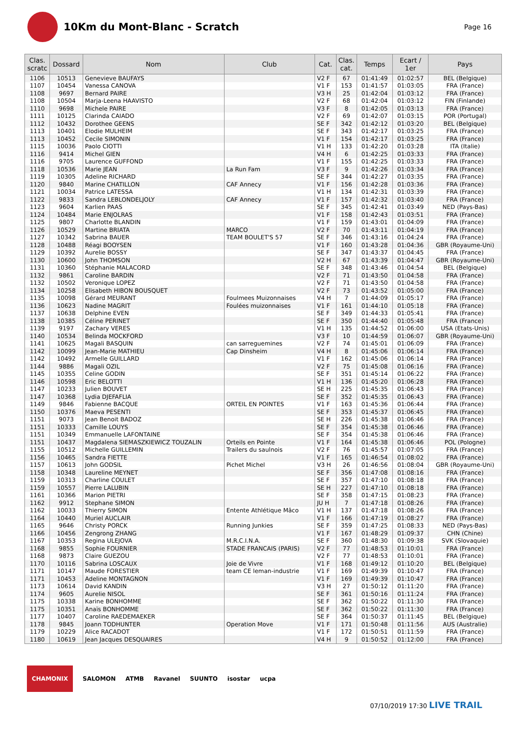10Km du Mont-Blanc - Scratch
Page 16
| Clas. scratc | Dossard | Nom | Club | Cat. | Clas. cat. | Temps | Ecart / 1er | Pays |
| --- | --- | --- | --- | --- | --- | --- | --- | --- |
| 1106 | 10513 | Genevieve BAUFAYS | | V2 F | 67 | 01:41:49 | 01:02:57 | BEL (Belgique) |
| 1107 | 10454 | Vanessa CANOVA | | V1 F | 153 | 01:41:57 | 01:03:05 | FRA (France) |
| 1108 | 9697 | Bernard PAIRE | | V3 H | 25 | 01:42:04 | 01:03:12 | FRA (France) |
| 1108 | 10504 | Marja-Leena HAAVISTO | | V2 F | 68 | 01:42:04 | 01:03:12 | FIN (Finlande) |
| 1110 | 9698 | Michele PAIRE | | V3 F | 8 | 01:42:05 | 01:03:13 | FRA (France) |
| 1111 | 10125 | Clarinda CAIADO | | V2 F | 69 | 01:42:07 | 01:03:15 | POR (Portugal) |
| 1112 | 10432 | Dorothee GEENS | | SE F | 342 | 01:42:12 | 01:03:20 | BEL (Belgique) |
| 1113 | 10401 | Elodie MULHEIM | | SE F | 343 | 01:42:17 | 01:03:25 | FRA (France) |
| 1113 | 10452 | Cecile SIMONIN | | V1 F | 154 | 01:42:17 | 01:03:25 | FRA (France) |
| 1115 | 10036 | Paolo CIOTTI | | V1 H | 133 | 01:42:20 | 01:03:28 | ITA (Italie) |
| 1116 | 9414 | Michel GIEN | | V4 H | 6 | 01:42:25 | 01:03:33 | FRA (France) |
| 1116 | 9705 | Laurence GUFFOND | | V1 F | 155 | 01:42:25 | 01:03:33 | FRA (France) |
| 1118 | 10536 | Marie JEAN | La Run Fam | V3 F | 9 | 01:42:26 | 01:03:34 | FRA (France) |
| 1119 | 10305 | Adeline RICHARD | | SE F | 344 | 01:42:27 | 01:03:35 | FRA (France) |
| 1120 | 9840 | Marine CHATILLON | CAF Annecy | V1 F | 156 | 01:42:28 | 01:03:36 | FRA (France) |
| 1121 | 10034 | Patrice LATESSA | | V1 H | 134 | 01:42:31 | 01:03:39 | FRA (France) |
| 1122 | 9833 | Sandra LEBLONDELJOLY | CAF Annecy | V1 F | 157 | 01:42:32 | 01:03:40 | FRA (France) |
| 1123 | 9604 | Karlien PAAS | | SE F | 345 | 01:42:41 | 01:03:49 | NED (Pays-Bas) |
| 1124 | 10484 | Marie ENJOLRAS | | V1 F | 158 | 01:42:43 | 01:03:51 | FRA (France) |
| 1125 | 9807 | Charlotte BLANDIN | | V1 F | 159 | 01:43:01 | 01:04:09 | FRA (France) |
| 1126 | 10529 | Martine BRIATA | MARCO | V2 F | 70 | 01:43:11 | 01:04:19 | FRA (France) |
| 1127 | 10342 | Sabrina BAUER | TEAM BOULET'S 57 | SE F | 346 | 01:43:16 | 01:04:24 | FRA (France) |
| 1128 | 10488 | Réagi BOOYSEN | | V1 F | 160 | 01:43:28 | 01:04:36 | GBR (Royaume-Uni) |
| 1129 | 10392 | Aurelie BOSSY | | SE F | 347 | 01:43:37 | 01:04:45 | FRA (France) |
| 1130 | 10600 | John THOMSON | | V2 H | 67 | 01:43:39 | 01:04:47 | GBR (Royaume-Uni) |
| 1131 | 10360 | Stéphanie MALACORD | | SE F | 348 | 01:43:46 | 01:04:54 | BEL (Belgique) |
| 1132 | 9861 | Caroline BARDIN | | V2 F | 71 | 01:43:50 | 01:04:58 | FRA (France) |
| 1132 | 10502 | Veronique LOPEZ | | V2 F | 71 | 01:43:50 | 01:04:58 | FRA (France) |
| 1134 | 10258 | Elisabeth HIBON BOUSQUET | | V2 F | 73 | 01:43:52 | 01:05:00 | FRA (France) |
| 1135 | 10098 | Gérard MEURANT | Foulmees Muizonnaises | V4 H | 7 | 01:44:09 | 01:05:17 | FRA (France) |
| 1136 | 10623 | Nadine MAGRIT | Foulées muizonnaises | V1 F | 161 | 01:44:10 | 01:05:18 | FRA (France) |
| 1137 | 10638 | Delphine EVEN | | SE F | 349 | 01:44:33 | 01:05:41 | FRA (France) |
| 1138 | 10385 | Céline PERINET | | SE F | 350 | 01:44:40 | 01:05:48 | FRA (France) |
| 1139 | 9197 | Zachary VERES | | V1 H | 135 | 01:44:52 | 01:06:00 | USA (Etats-Unis) |
| 1140 | 10534 | Belinda MOCKFORD | | V3 F | 10 | 01:44:59 | 01:06:07 | GBR (Royaume-Uni) |
| 1141 | 10625 | Magali BASQUIN | can sarreguemines | V2 F | 74 | 01:45:01 | 01:06:09 | FRA (France) |
| 1142 | 10099 | Jean-Marie MATHIEU | Cap Dinsheim | V4 H | 8 | 01:45:06 | 01:06:14 | FRA (France) |
| 1142 | 10492 | Armelle GUILLARD | | V1 F | 162 | 01:45:06 | 01:06:14 | FRA (France) |
| 1144 | 9886 | Magali OZIL | | V2 F | 75 | 01:45:08 | 01:06:16 | FRA (France) |
| 1145 | 10355 | Celine GODIN | | SE F | 351 | 01:45:14 | 01:06:22 | FRA (France) |
| 1146 | 10598 | Eric BELOTTI | | V1 H | 136 | 01:45:20 | 01:06:28 | FRA (France) |
| 1147 | 10233 | Julien BOUVET | | SE H | 225 | 01:45:35 | 01:06:43 | FRA (France) |
| 1147 | 10368 | Lydia DJEFAFLIA | | SE F | 352 | 01:45:35 | 01:06:43 | FRA (France) |
| 1149 | 9846 | Fabienne BACQUE | ORTEIL EN POINTES | V1 F | 163 | 01:45:36 | 01:06:44 | FRA (France) |
| 1150 | 10376 | Maeva PESENTI | | SE F | 353 | 01:45:37 | 01:06:45 | FRA (France) |
| 1151 | 9073 | Jean Benoit BADOZ | | SE H | 226 | 01:45:38 | 01:06:46 | FRA (France) |
| 1151 | 10333 | Camille LOUYS | | SE F | 354 | 01:45:38 | 01:06:46 | FRA (France) |
| 1151 | 10349 | Emmanuelle LAFONTAINE | | SE F | 354 | 01:45:38 | 01:06:46 | FRA (France) |
| 1151 | 10437 | Magdalena SIEMASZKIEWICZ TOUZALIN | Orteils en Pointe | V1 F | 164 | 01:45:38 | 01:06:46 | POL (Pologne) |
| 1155 | 10512 | Michelle GUILLEMIN | Trailers du saulnois | V2 F | 76 | 01:45:57 | 01:07:05 | FRA (France) |
| 1156 | 10465 | Sandra FIETTE | | V1 F | 165 | 01:46:54 | 01:08:02 | FRA (France) |
| 1157 | 10613 | John GODSIL | Pichet Michel | V3 H | 26 | 01:46:56 | 01:08:04 | GBR (Royaume-Uni) |
| 1158 | 10348 | Laureline MEYNET | | SE F | 356 | 01:47:08 | 01:08:16 | FRA (France) |
| 1159 | 10313 | Charline COULET | | SE F | 357 | 01:47:10 | 01:08:18 | FRA (France) |
| 1159 | 10557 | Pierre LALUBIN | | SE H | 227 | 01:47:10 | 01:08:18 | FRA (France) |
| 1161 | 10366 | Marion PIETRI | | SE F | 358 | 01:47:15 | 01:08:23 | FRA (France) |
| 1162 | 9912 | Stephane SIMON | | JU H | 7 | 01:47:18 | 01:08:26 | FRA (France) |
| 1162 | 10033 | Thierry SIMON | Entente Athlétique Mâco | V1 H | 137 | 01:47:18 | 01:08:26 | FRA (France) |
| 1164 | 10440 | Muriel AUCLAIR | | V1 F | 166 | 01:47:19 | 01:08:27 | FRA (France) |
| 1165 | 9646 | Christy PORCK | Running Junkies | SE F | 359 | 01:47:25 | 01:08:33 | NED (Pays-Bas) |
| 1166 | 10456 | Zengrong ZHANG | | V1 F | 167 | 01:48:29 | 01:09:37 | CHN (Chine) |
| 1167 | 10353 | Regina ULEJOVA | M.R.C.I.N.A. | SE F | 360 | 01:48:30 | 01:09:38 | SVK (Slovaquie) |
| 1168 | 9855 | Sophie FOURNIER | STADE FRANCAIS (PARIS) | V2 F | 77 | 01:48:53 | 01:10:01 | FRA (France) |
| 1168 | 9873 | Claire GUEZOU | | V2 F | 77 | 01:48:53 | 01:10:01 | FRA (France) |
| 1170 | 10116 | Sabrina LOSCAUX | Joie de Vivre | V1 F | 168 | 01:49:12 | 01:10:20 | BEL (Belgique) |
| 1171 | 10147 | Maude FORESTIER | team CE leman-industrie | V1 F | 169 | 01:49:39 | 01:10:47 | FRA (France) |
| 1171 | 10453 | Adeline MONTAGNON | | V1 F | 169 | 01:49:39 | 01:10:47 | FRA (France) |
| 1173 | 10614 | David KANDIN | | V3 H | 27 | 01:50:12 | 01:11:20 | FRA (France) |
| 1174 | 9605 | Aurelie NISOL | | SE F | 361 | 01:50:16 | 01:11:24 | FRA (France) |
| 1175 | 10338 | Karine BONHOMME | | SE F | 362 | 01:50:22 | 01:11:30 | FRA (France) |
| 1175 | 10351 | Anaïs BONHOMME | | SE F | 362 | 01:50:22 | 01:11:30 | FRA (France) |
| 1177 | 10407 | Caroline RAEDEMAEKER | | SE F | 364 | 01:50:37 | 01:11:45 | BEL (Belgique) |
| 1178 | 9845 | Joann TODHUNTER | Operation Move | V1 F | 171 | 01:50:48 | 01:11:56 | AUS (Australie) |
| 1179 | 10229 | Alice RACADOT | | V1 F | 172 | 01:50:51 | 01:11:59 | FRA (France) |
| 1180 | 10619 | Jean Jacques DESQUAIRES | | V4 H | 9 | 01:50:52 | 01:12:00 | FRA (France) |
CHAMONIX SALOMON ATMB Ravanel SUUNTO isostar ucpa
07/10/2019 17:30 LIVE TRAIL